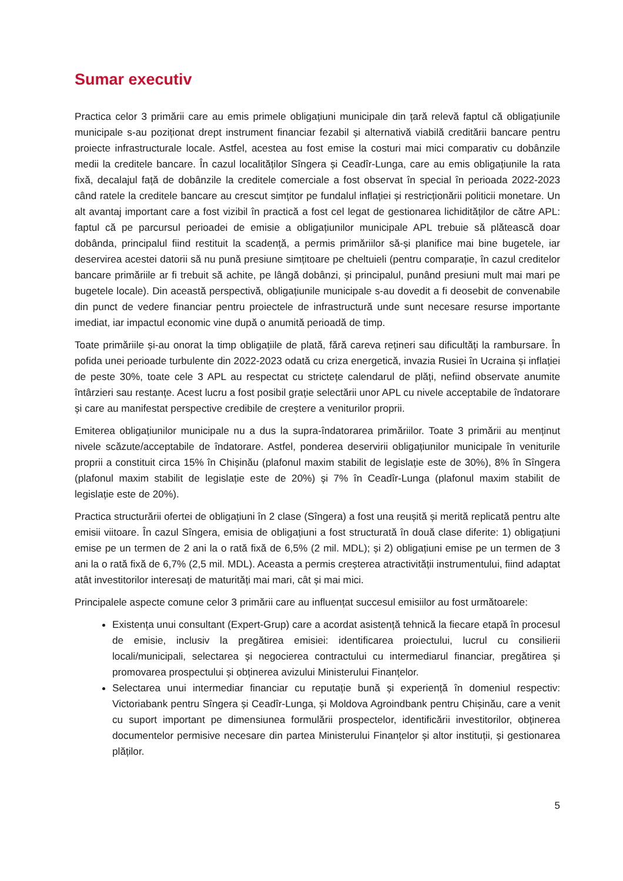Sumar executiv
Practica celor 3 primării care au emis primele obligațiuni municipale din țară relevă faptul că obligațiunile municipale s-au poziționat drept instrument financiar fezabil și alternativă viabilă creditării bancare pentru proiecte infrastructurale locale. Astfel, acestea au fost emise la costuri mai mici comparativ cu dobânzile medii la creditele bancare. În cazul localităților Sîngera și Ceadîr-Lunga, care au emis obligațiunile la rata fixă, decalajul față de dobânzile la creditele comerciale a fost observat în special în perioada 2022-2023 când ratele la creditele bancare au crescut simțitor pe fundalul inflației și restricționării politicii monetare. Un alt avantaj important care a fost vizibil în practică a fost cel legat de gestionarea lichidităților de către APL: faptul că pe parcursul perioadei de emisie a obligațiunilor municipale APL trebuie să plătească doar dobânda, principalul fiind restituit la scadență, a permis primăriilor să-și planifice mai bine bugetele, iar deservirea acestei datorii să nu pună presiune simțitoare pe cheltuieli (pentru comparație, în cazul creditelor bancare primăriile ar fi trebuit să achite, pe lângă dobânzi, și principalul, punând presiuni mult mai mari pe bugetele locale). Din această perspectivă, obligațiunile municipale s-au dovedit a fi deosebit de convenabile din punct de vedere financiar pentru proiectele de infrastructură unde sunt necesare resurse importante imediat, iar impactul economic vine după o anumită perioadă de timp.
Toate primăriile și-au onorat la timp obligațiile de plată, fără careva rețineri sau dificultăți la rambursare. În pofida unei perioade turbulente din 2022-2023 odată cu criza energetică, invazia Rusiei în Ucraina și inflației de peste 30%, toate cele 3 APL au respectat cu strictețe calendarul de plăți, nefiind observate anumite întârzieri sau restanțe. Acest lucru a fost posibil grație selectării unor APL cu nivele acceptabile de îndatorare și care au manifestat perspective credibile de creștere a veniturilor proprii.
Emiterea obligațiunilor municipale nu a dus la supra-îndatorarea primăriilor. Toate 3 primării au menținut nivele scăzute/acceptabile de îndatorare. Astfel, ponderea deservirii obligațiunilor municipale în veniturile proprii a constituit circa 15% în Chișinău (plafonul maxim stabilit de legislație este de 30%), 8% în Sîngera (plafonul maxim stabilit de legislație este de 20%) și 7% în Ceadîr-Lunga (plafonul maxim stabilit de legislație este de 20%).
Practica structurării ofertei de obligațiuni în 2 clase (Sîngera) a fost una reușită și merită replicată pentru alte emisii viitoare. În cazul Sîngera, emisia de obligațiuni a fost structurată în două clase diferite: 1) obligațiuni emise pe un termen de 2 ani la o rată fixă de 6,5% (2 mil. MDL); și 2) obligațiuni emise pe un termen de 3 ani la o rată fixă de 6,7% (2,5 mil. MDL). Aceasta a permis creșterea atractivității instrumentului, fiind adaptat atât investitorilor interesați de maturități mai mari, cât și mai mici.
Principalele aspecte comune celor 3 primării care au influențat succesul emisiilor au fost următoarele:
Existența unui consultant (Expert-Grup) care a acordat asistență tehnică la fiecare etapă în procesul de emisie, inclusiv la pregătirea emisiei: identificarea proiectului, lucrul cu consilierii locali/municipali, selectarea și negocierea contractului cu intermediarul financiar, pregătirea și promovarea prospectului și obținerea avizului Ministerului Finanțelor.
Selectarea unui intermediar financiar cu reputație bună și experiență în domeniul respectiv: Victoriabank pentru Sîngera și Ceadîr-Lunga, și Moldova Agroindbank pentru Chișinău, care a venit cu suport important pe dimensiunea formulării prospectelor, identificării investitorilor, obținerea documentelor permisive necesare din partea Ministerului Finanțelor și altor instituții, și gestionarea plăților.
5